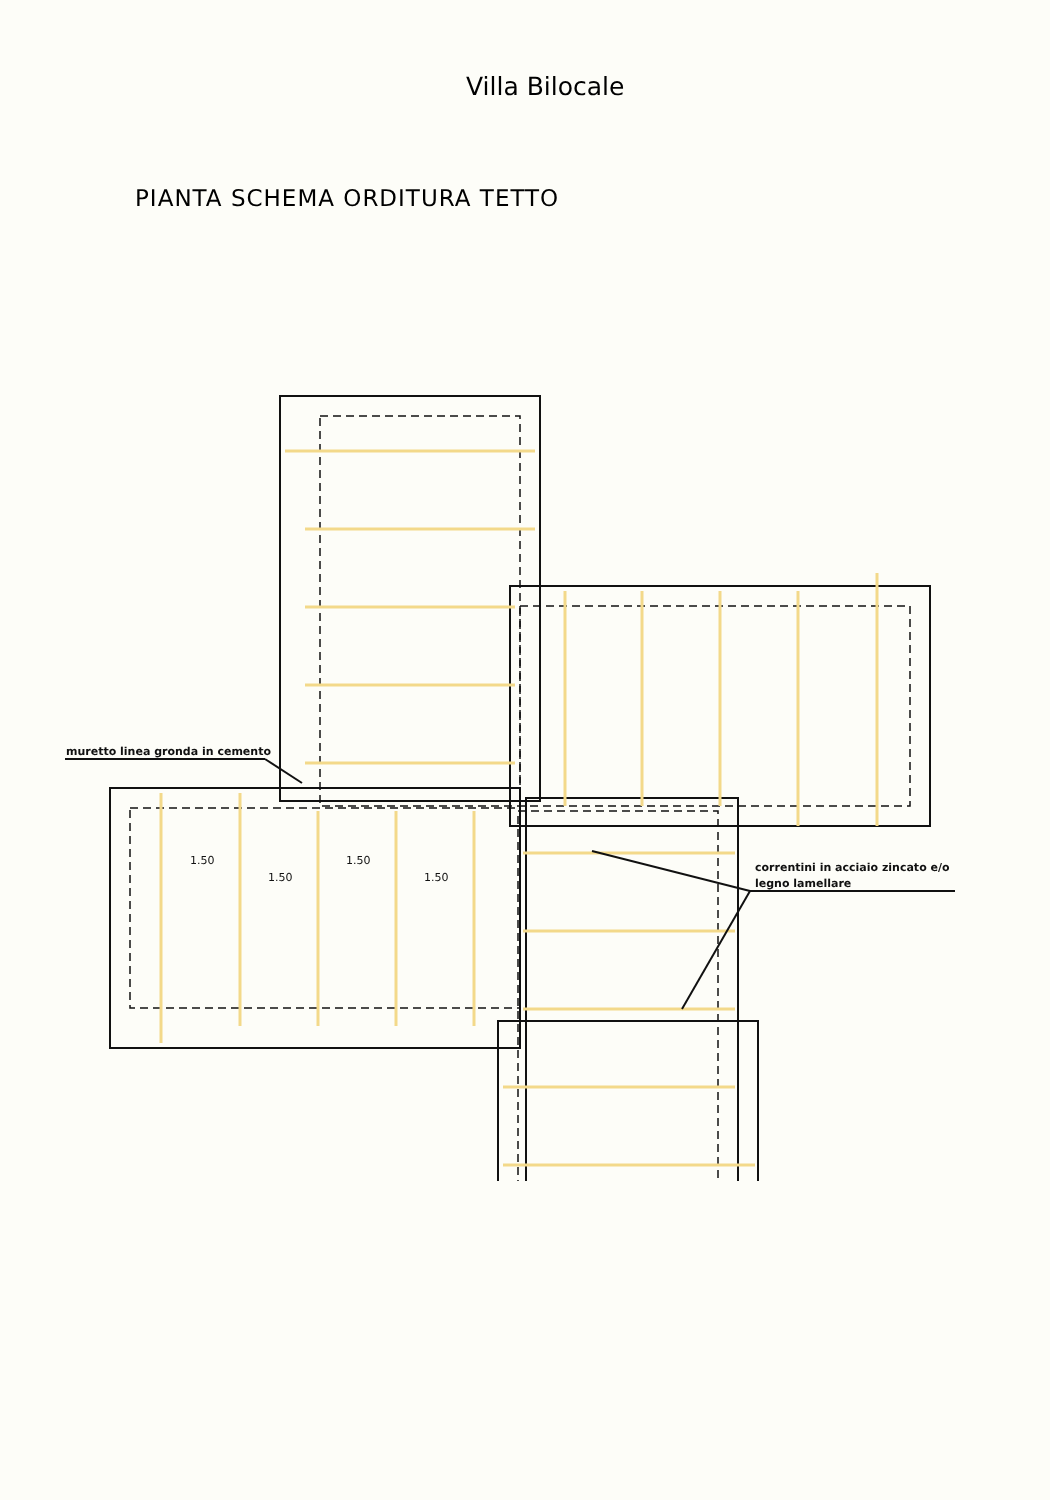Villa Bilocale
PIANTA SCHEMA ORDITURA TETTO
muretto linea gronda in cemento
correntini in acciaio zincato e/o
legno lamellare
1.50
1.50
1.50
1.50